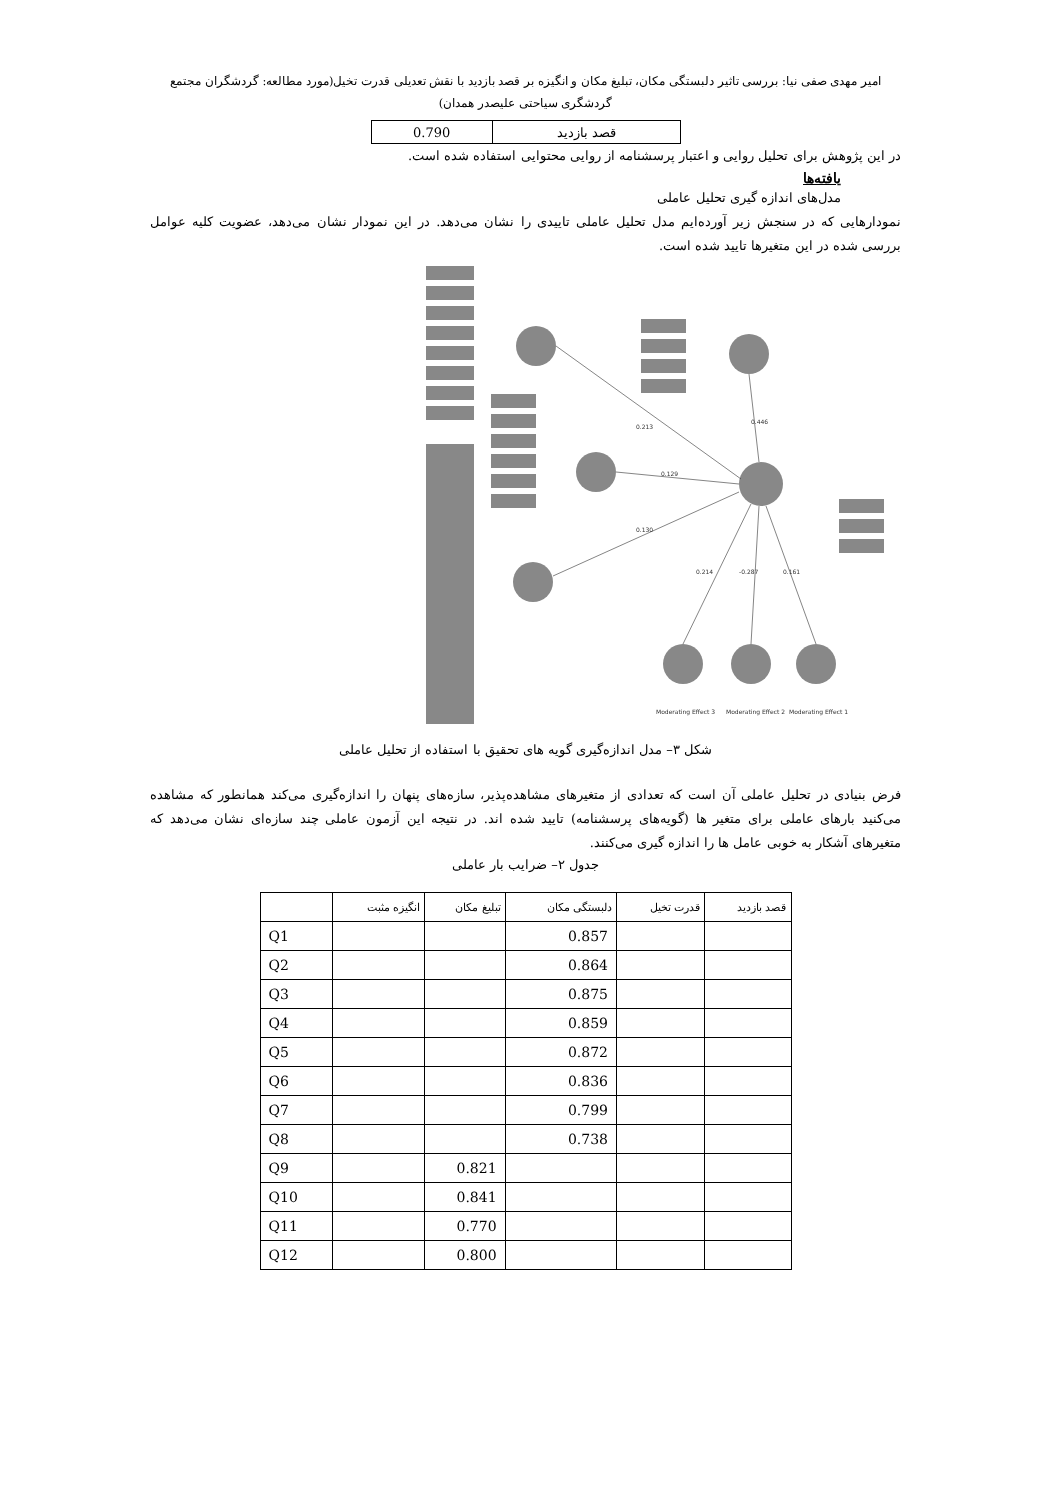امیر مهدی صفی نیا: بررسی تاثیر دلبستگی مکان، تبلیغ مکان و انگیزه بر قصد بازدید با نقش تعدیلی قدرت تخیل(مورد مطالعه: گردشگران مجتمع
گردشگری سیاحتی علیصدر همدان)
| قصد بازدید | 0.790 |
در این پژوهش برای تحلیل روایی و اعتبار پرسشنامه از روایی محتوایی استفاده شده است.
یافته‌ها
مدل‌های اندازه گیری تحلیل عاملی
نمودارهایی که در سنجش زیر آورده‌ایم مدل تحلیل عاملی تاییدی را نشان می‌دهد. در این نمودار نشان می‌دهد، عضویت کلیه عوامل بررسی شده در این متغیرها تایید شده است.
0.213
0.129
0.130
0.446
0.214
-0.287
0.161
Moderating Effect 3
Moderating Effect 2
Moderating Effect 1
شکل ۳– مدل اندازه‌گیری گویه های تحقیق با استفاده از تحلیل عاملی
فرض بنیادی در تحلیل عاملی آن است که تعدادی از متغیرهای مشاهده‌پذیر، سازه‌های پنهان را اندازه‌گیری می‌کند همانطور که مشاهده می‌کنید بارهای عاملی برای متغیر ها (گویه‌های پرسشنامه) تایید شده اند. در نتیجه این آزمون عاملی چند سازه‌ای نشان می‌دهد که متغیرهای آشکار به خوبی عامل ها را اندازه گیری می‌کنند.
جدول ۲– ضرایب بار عاملی
| قصد بازدید | قدرت تخیل | دلبستگی مکان | تبلیغ مکان | انگیزه مثبت | |
| --- | --- | --- | --- | --- | --- |
| | | 0.857 | | | Q1 |
| | | 0.864 | | | Q2 |
| | | 0.875 | | | Q3 |
| | | 0.859 | | | Q4 |
| | | 0.872 | | | Q5 |
| | | 0.836 | | | Q6 |
| | | 0.799 | | | Q7 |
| | | 0.738 | | | Q8 |
| | | | 0.821 | | Q9 |
| | | | 0.841 | | Q10 |
| | | | 0.770 | | Q11 |
| | | | 0.800 | | Q12 |